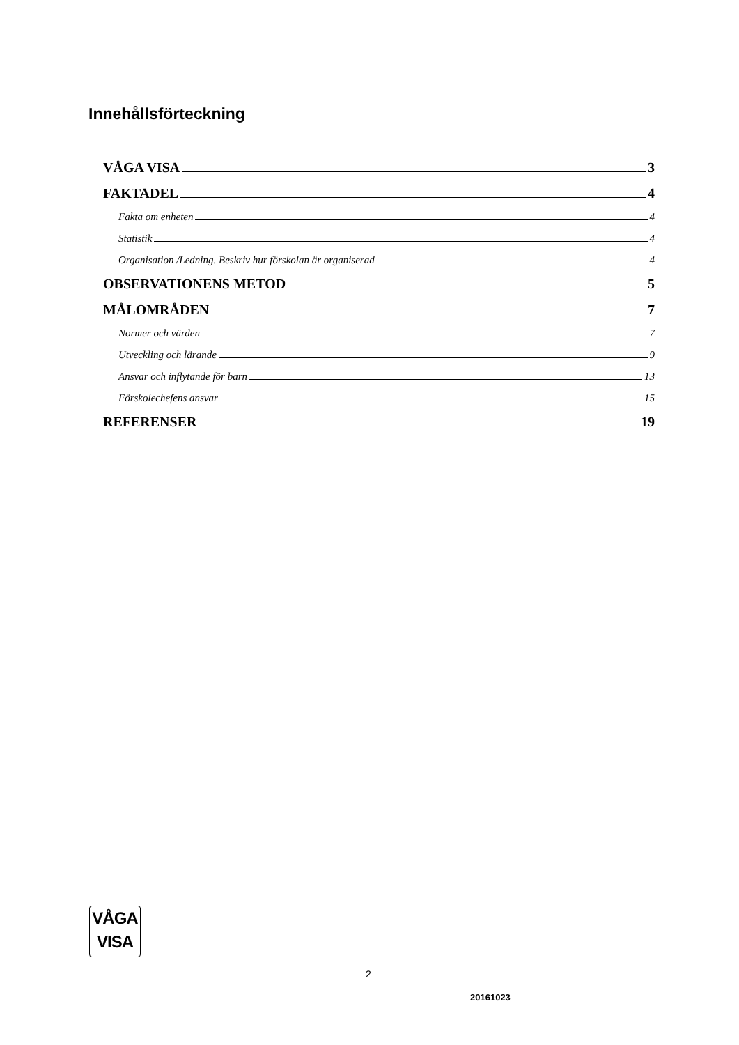Innehållsförteckning
VÅGA VISA 3
FAKTADEL 4
Fakta om enheten 4
Statistik 4
Organisation /Ledning. Beskriv hur förskolan är organiserad 4
OBSERVATIONENS METOD 5
MÅLOMRÅDEN 7
Normer och värden 7
Utveckling och lärande 9
Ansvar och inflytande för barn 13
Förskolechefens ansvar 15
REFERENSER 19
VÅGA
VISA
2
20161023